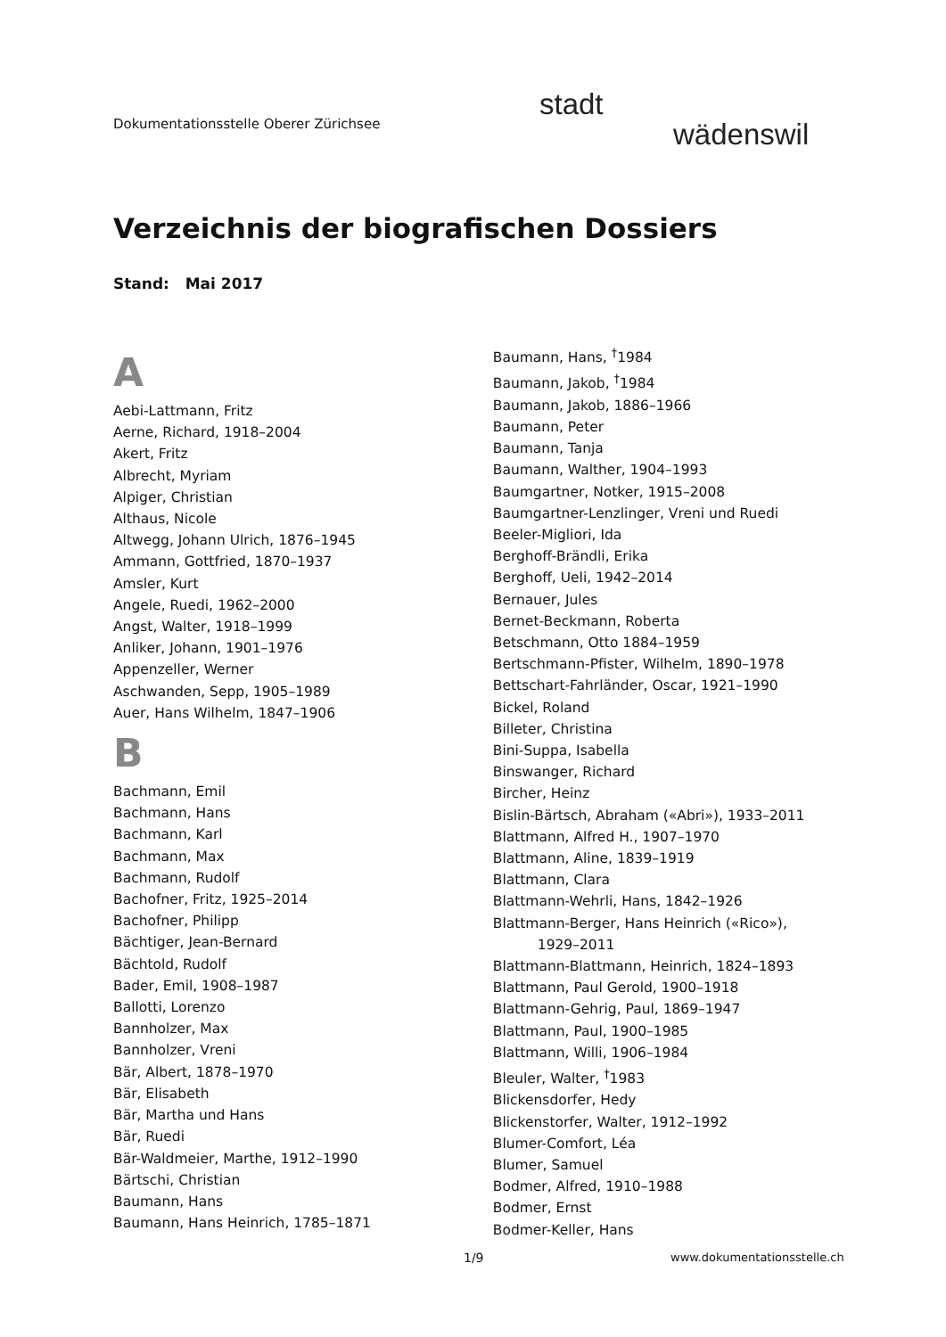Dokumentationsstelle Oberer Zürichsee
stadt
wädenswil
Verzeichnis der biografischen Dossiers
Stand: Mai 2017
A
Aebi-Lattmann, Fritz
Aerne, Richard, 1918–2004
Akert, Fritz
Albrecht, Myriam
Alpiger, Christian
Althaus, Nicole
Altwegg, Johann Ulrich, 1876–1945
Ammann, Gottfried, 1870–1937
Amsler, Kurt
Angele, Ruedi, 1962–2000
Angst, Walter, 1918–1999
Anliker, Johann, 1901–1976
Appenzeller, Werner
Aschwanden, Sepp, 1905–1989
Auer, Hans Wilhelm, 1847–1906
B
Bachmann, Emil
Bachmann, Hans
Bachmann, Karl
Bachmann, Max
Bachmann, Rudolf
Bachofner, Fritz, 1925–2014
Bachofner, Philipp
Bächtiger, Jean-Bernard
Bächtold, Rudolf
Bader, Emil, 1908–1987
Ballotti, Lorenzo
Bannholzer, Max
Bannholzer, Vreni
Bär, Albert, 1878–1970
Bär, Elisabeth
Bär, Martha und Hans
Bär, Ruedi
Bär-Waldmeier, Marthe, 1912–1990
Bärtschi, Christian
Baumann, Hans
Baumann, Hans Heinrich, 1785–1871
Baumann, Hans, <sup>†</sup>1984
Baumann, Jakob, <sup>†</sup>1984
Baumann, Jakob, 1886–1966
Baumann, Peter
Baumann, Tanja
Baumann, Walther, 1904–1993
Baumgartner, Notker, 1915–2008
Baumgartner-Lenzlinger, Vreni und Ruedi
Beeler-Migliori, Ida
Berghoff-Brändli, Erika
Berghoff, Ueli, 1942–2014
Bernauer, Jules
Bernet-Beckmann, Roberta
Betschmann, Otto 1884–1959
Bertschmann-Pfister, Wilhelm, 1890–1978
Bettschart-Fahrländer, Oscar, 1921–1990
Bickel, Roland
Billeter, Christina
Bini-Suppa, Isabella
Binswanger, Richard
Bircher, Heinz
Bislin-Bärtsch, Abraham («Abri»), 1933–2011
Blattmann, Alfred H., 1907–1970
Blattmann, Aline, 1839–1919
Blattmann, Clara
Blattmann-Wehrli, Hans, 1842–1926
Blattmann-Berger, Hans Heinrich («Rico»),
1929–2011
Blattmann-Blattmann, Heinrich, 1824–1893
Blattmann, Paul Gerold, 1900–1918
Blattmann-Gehrig, Paul, 1869–1947
Blattmann, Paul, 1900–1985
Blattmann, Willi, 1906–1984
Bleuler, Walter, <sup>†</sup>1983
Blickensdorfer, Hedy
Blickenstorfer, Walter, 1912–1992
Blumer-Comfort, Léa
Blumer, Samuel
Bodmer, Alfred, 1910–1988
Bodmer, Ernst
Bodmer-Keller, Hans
1/9 www.dokumentationsstelle.ch